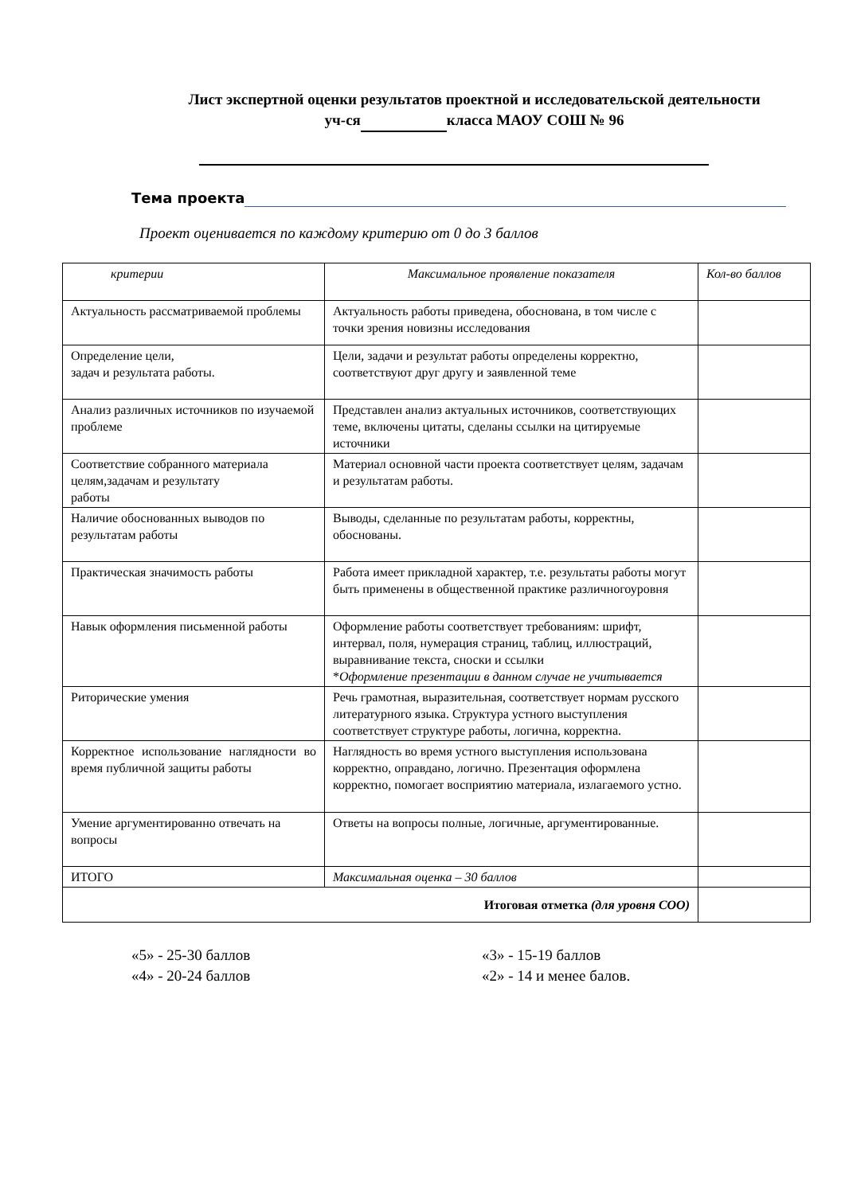Лист экспертной оценки результатов проектной и исследовательской деятельности
уч-ся класса МАОУ СОШ № 96
Тема проекта
Проект оценивается по каждому критерию от 0 до 3 баллов
| критерии | Максимальное проявление показателя | Кол-во баллов |
| --- | --- | --- |
| Актуальность рассматриваемой проблемы | Актуальность работы приведена, обоснована, в том числе с точки зрения новизны исследования | |
| Определение цели, задач и результата работы. | Цели, задачи и результат работы определены корректно, соответствуют друг другу и заявленной теме | |
| Анализ различных источников по изучаемой проблеме | Представлен анализ актуальных источников, соответствующих теме, включены цитаты, сделаны ссылки на цитируемые источники | |
| Соответствие собранного материала целям,задачам и результату работы | Материал основной части проекта соответствует целям, задачам и результатам работы. | |
| Наличие обоснованных выводов по результатам работы | Выводы, сделанные по результатам работы, корректны, обоснованы. | |
| Практическая значимость работы | Работа имеет прикладной характер, т.е. результаты работы могут быть применены в общественной практике различногоуровня | |
| Навык оформления письменной работы | Оформление работы соответствует требованиям: шрифт, интервал, поля, нумерация страниц, таблиц, иллюстраций, выравнивание текста, сноски и ссылки * Оформление презентации в данном случае не учитывается | |
| Риторические умения | Речь грамотная, выразительная, соответствует нормам русского литературного языка. Структура устного выступления соответствует структуре работы, логична, корректна. | |
| Корректное использование наглядности во время публичной защиты работы | Наглядность во время устного выступления использована корректно, оправдано, логично. Презентация оформлена корректно, помогает восприятию материала, излагаемого устно. | |
| Умение аргументированно отвечать на вопросы | Ответы на вопросы полные, логичные, аргументированные. | |
| ИТОГО | Максимальная оценка – 30 баллов | |
| Итоговая отметка (для уровня СОО) | | |
«5» - 25-30 баллов
«4» - 20-24 баллов
«3» - 15-19 баллов
«2» - 14 и менее балов.